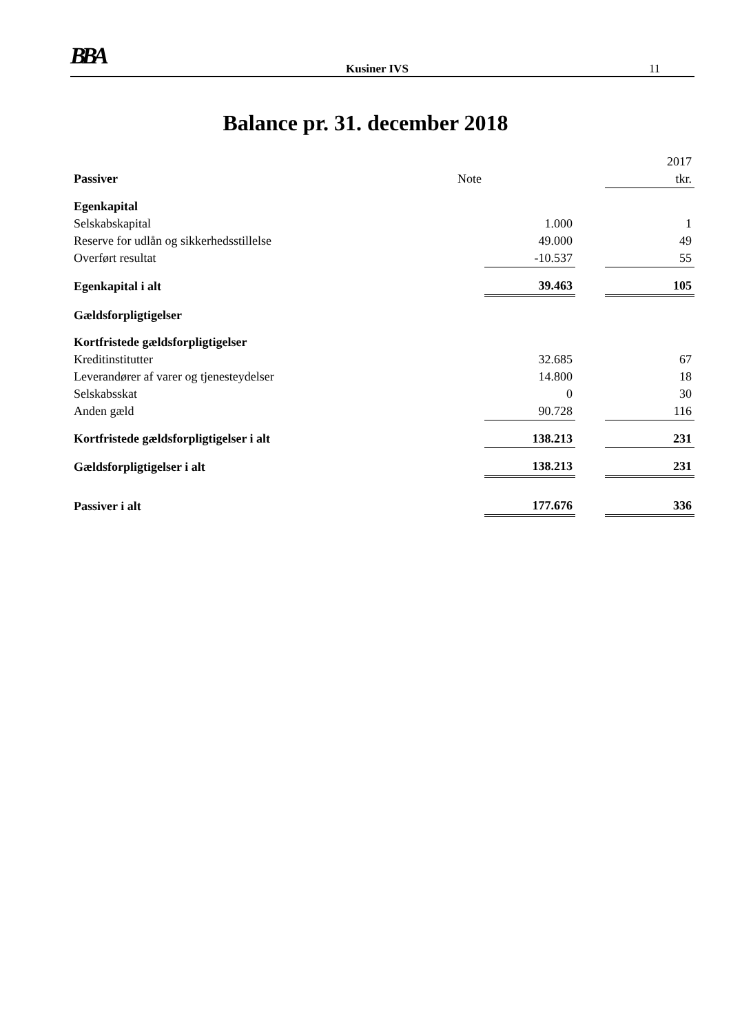BBA Kusiner IVS 11
Balance pr. 31. december 2018
| | | | | 2017 |
| Passiver | Note | | | tkr. |
| Egenkapital | | | | |
| Selskabskapital | | 1.000 | | 1 |
| Reserve for udlån og sikkerhedsstillelse | | 49.000 | | 49 |
| Overført resultat | | -10.537 | | 55 |
| Egenkapital i alt | | 39.463 | | 105 |
| Gældsforpligtigelser | | | | |
| Kortfristede gældsforpligtigelser | | | | |
| Kreditinstitutter | | 32.685 | | 67 |
| Leverandører af varer og tjenesteydelser | | 14.800 | | 18 |
| Selskabsskat | | 0 | | 30 |
| Anden gæld | | 90.728 | | 116 |
| Kortfristede gældsforpligtigelser i alt | | 138.213 | | 231 |
| Gældsforpligtigelser i alt | | 138.213 | | 231 |
| Passiver i alt | | 177.676 | | 336 |